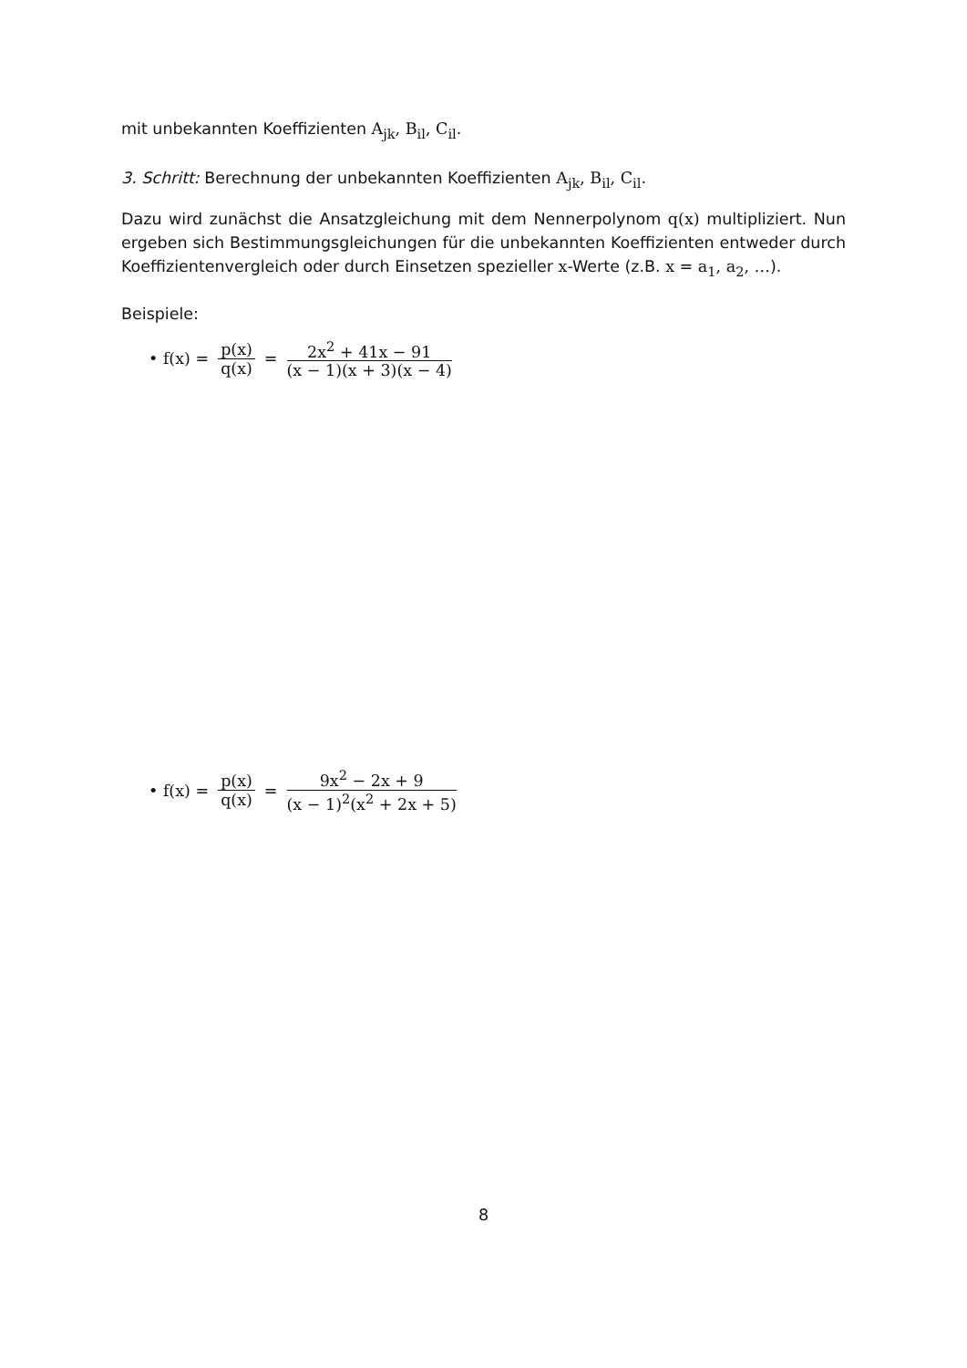mit unbekannten Koeffizienten A<sub>jk</sub>, B<sub>il</sub>, C<sub>il</sub>.
3. Schritt: Berechnung der unbekannten Koeffizienten A<sub>jk</sub>, B<sub>il</sub>, C<sub>il</sub>.
Dazu wird zunächst die Ansatzgleichung mit dem Nennerpolynom q(x) multipliziert. Nun ergeben sich Bestimmungsgleichungen für die unbekannten Koeffizienten entweder durch Koeffizientenvergleich oder durch Einsetzen spezieller x-Werte (z.B. x = a<sub>1</sub>, a<sub>2</sub>, …).
Beispiele:
• f(x) = p(x) q(x) = 2x<sup>2</sup> + 41x − 91 (x − 1)(x + 3)(x − 4)
• f(x) = p(x) q(x) = 9x<sup>2</sup> − 2x + 9 (x − 1)<sup>2</sup>(x<sup>2</sup> + 2x + 5)
8